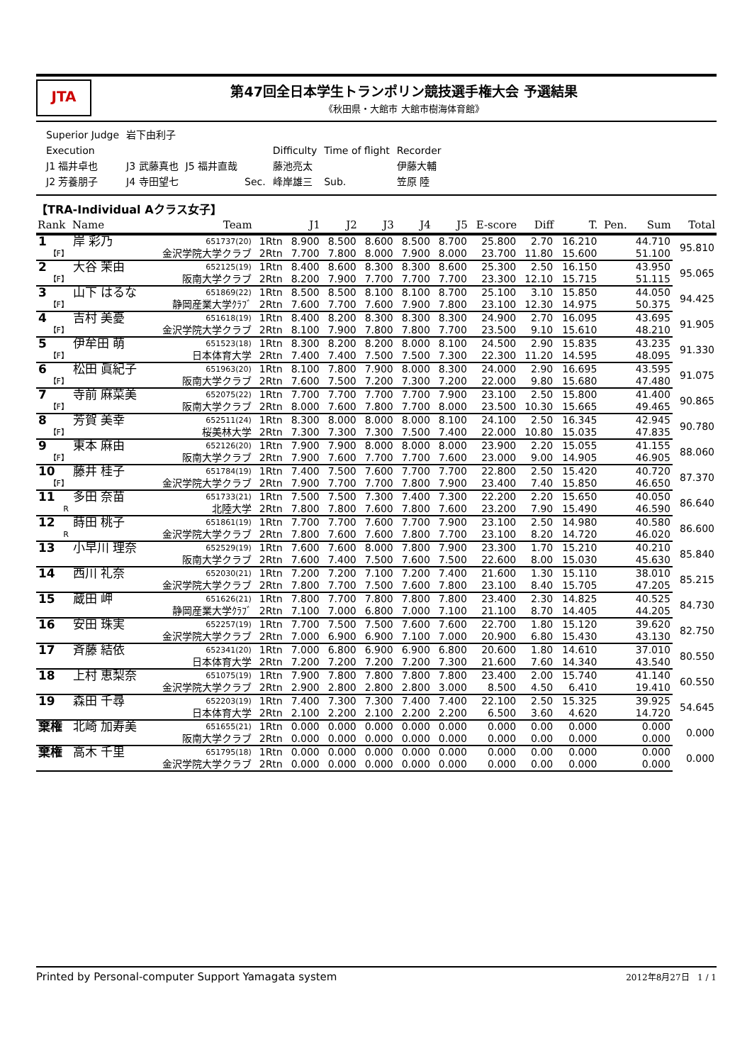JTA
第47回全日本学生トランポリン競技選手権大会 予選結果
《秋田県・大館市 大館市樹海体育館》
| Superior Judge | 岩下由利子 | | | | | |
| Execution | | | | Difficulty | Time of flight | Recorder |
| J1 福井卓也 | J3 武藤真也 | J5 福井直哉 | | 藤池亮太 | | 伊藤大輔 |
| J2 芳養朋子 | J4 寺田望七 | | Sec. | 峰岸雄三 | Sub. | 笠原 陸 |
【TRA-Individual Aクラス女子】
| Rank | Name | Team | | J1 | J2 | J3 | J4 | J5 | E-score | Diff | T. | Pen. | Sum | Total |
| --- | --- | --- | --- | --- | --- | --- | --- | --- | --- | --- | --- | --- | --- | --- |
| 1 | 岸 彩乃 | 651737(20) | 1Rtn | 8.900 | 8.500 | 8.600 | 8.500 | 8.700 | 25.800 | 2.70 | 16.210 | | 44.710 | 95.810 |
| 【F】 | | 金沢学院大学クラブ | 2Rtn | 7.700 | 7.800 | 8.000 | 7.900 | 8.000 | 23.700 | 11.80 | 15.600 | | 51.100 | |
| 2 | 大谷 茉由 | 652125(19) | 1Rtn | 8.400 | 8.600 | 8.300 | 8.300 | 8.600 | 25.300 | 2.50 | 16.150 | | 43.950 | 95.065 |
| 【F】 | | 阪南大学クラブ | 2Rtn | 8.200 | 7.900 | 7.700 | 7.700 | 7.700 | 23.300 | 12.10 | 15.715 | | 51.115 | |
| 3 | 山下 はるな | 651869(22) | 1Rtn | 8.500 | 8.500 | 8.100 | 8.100 | 8.700 | 25.100 | 3.10 | 15.850 | | 44.050 | 94.425 |
| 【F】 | | 静岡産業大学ｸﾗﾌﾞ | 2Rtn | 7.600 | 7.700 | 7.600 | 7.900 | 7.800 | 23.100 | 12.30 | 14.975 | | 50.375 | |
| 4 | 吉村 美憂 | 651618(19) | 1Rtn | 8.400 | 8.200 | 8.300 | 8.300 | 8.300 | 24.900 | 2.70 | 16.095 | | 43.695 | 91.905 |
| 【F】 | | 金沢学院大学クラブ | 2Rtn | 8.100 | 7.900 | 7.800 | 7.800 | 7.700 | 23.500 | 9.10 | 15.610 | | 48.210 | |
| 5 | 伊牟田 萌 | 651523(18) | 1Rtn | 8.300 | 8.200 | 8.200 | 8.000 | 8.100 | 24.500 | 2.90 | 15.835 | | 43.235 | 91.330 |
| 【F】 | | 日本体育大学 | 2Rtn | 7.400 | 7.400 | 7.500 | 7.500 | 7.300 | 22.300 | 11.20 | 14.595 | | 48.095 | |
| 6 | 松田 眞紀子 | 651963(20) | 1Rtn | 8.100 | 7.800 | 7.900 | 8.000 | 8.300 | 24.000 | 2.90 | 16.695 | | 43.595 | 91.075 |
| 【F】 | | 阪南大学クラブ | 2Rtn | 7.600 | 7.500 | 7.200 | 7.300 | 7.200 | 22.000 | 9.80 | 15.680 | | 47.480 | |
| 7 | 寺前 麻菜美 | 652075(22) | 1Rtn | 7.700 | 7.700 | 7.700 | 7.700 | 7.900 | 23.100 | 2.50 | 15.800 | | 41.400 | 90.865 |
| 【F】 | | 阪南大学クラブ | 2Rtn | 8.000 | 7.600 | 7.800 | 7.700 | 8.000 | 23.500 | 10.30 | 15.665 | | 49.465 | |
| 8 | 芳賀 美幸 | 652511(24) | 1Rtn | 8.300 | 8.000 | 8.000 | 8.000 | 8.100 | 24.100 | 2.50 | 16.345 | | 42.945 | 90.780 |
| 【F】 | | 桜美林大学 | 2Rtn | 7.300 | 7.300 | 7.300 | 7.500 | 7.400 | 22.000 | 10.80 | 15.035 | | 47.835 | |
| 9 | 東本 麻由 | 652126(20) | 1Rtn | 7.900 | 7.900 | 8.000 | 8.000 | 8.000 | 23.900 | 2.20 | 15.055 | | 41.155 | 88.060 |
| 【F】 | | 阪南大学クラブ | 2Rtn | 7.900 | 7.600 | 7.700 | 7.700 | 7.600 | 23.000 | 9.00 | 14.905 | | 46.905 | |
| 10 | 藤井 桂子 | 651784(19) | 1Rtn | 7.400 | 7.500 | 7.600 | 7.700 | 7.700 | 22.800 | 2.50 | 15.420 | | 40.720 | 87.370 |
| 【F】 | | 金沢学院大学クラブ | 2Rtn | 7.900 | 7.700 | 7.700 | 7.800 | 7.900 | 23.400 | 7.40 | 15.850 | | 46.650 | |
| 11 | 多田 奈苗 | 651733(21) | 1Rtn | 7.500 | 7.500 | 7.300 | 7.400 | 7.300 | 22.200 | 2.20 | 15.650 | | 40.050 | 86.640 |
| R | | 北陸大学 | 2Rtn | 7.800 | 7.800 | 7.600 | 7.800 | 7.600 | 23.200 | 7.90 | 15.490 | | 46.590 | |
| 12 | 蒔田 桃子 | 651861(19) | 1Rtn | 7.700 | 7.700 | 7.600 | 7.700 | 7.900 | 23.100 | 2.50 | 14.980 | | 40.580 | 86.600 |
| R | | 金沢学院大学クラブ | 2Rtn | 7.800 | 7.600 | 7.600 | 7.800 | 7.700 | 23.100 | 8.20 | 14.720 | | 46.020 | |
| 13 | 小早川 理奈 | 652529(19) | 1Rtn | 7.600 | 7.600 | 8.000 | 7.800 | 7.900 | 23.300 | 1.70 | 15.210 | | 40.210 | 85.840 |
| | | 阪南大学クラブ | 2Rtn | 7.600 | 7.400 | 7.500 | 7.600 | 7.500 | 22.600 | 8.00 | 15.030 | | 45.630 | |
| 14 | 西川 礼奈 | 652030(21) | 1Rtn | 7.200 | 7.200 | 7.100 | 7.200 | 7.400 | 21.600 | 1.30 | 15.110 | | 38.010 | 85.215 |
| | | 金沢学院大学クラブ | 2Rtn | 7.800 | 7.700 | 7.500 | 7.600 | 7.800 | 23.100 | 8.40 | 15.705 | | 47.205 | |
| 15 | 蔵田 岬 | 651626(21) | 1Rtn | 7.800 | 7.700 | 7.800 | 7.800 | 7.800 | 23.400 | 2.30 | 14.825 | | 40.525 | 84.730 |
| | | 静岡産業大学ｸﾗﾌﾞ | 2Rtn | 7.100 | 7.000 | 6.800 | 7.000 | 7.100 | 21.100 | 8.70 | 14.405 | | 44.205 | |
| 16 | 安田 珠実 | 652257(19) | 1Rtn | 7.700 | 7.500 | 7.500 | 7.600 | 7.600 | 22.700 | 1.80 | 15.120 | | 39.620 | 82.750 |
| | | 金沢学院大学クラブ | 2Rtn | 7.000 | 6.900 | 6.900 | 7.100 | 7.000 | 20.900 | 6.80 | 15.430 | | 43.130 | |
| 17 | 斉藤 結依 | 652341(20) | 1Rtn | 7.000 | 6.800 | 6.900 | 6.900 | 6.800 | 20.600 | 1.80 | 14.610 | | 37.010 | 80.550 |
| | | 日本体育大学 | 2Rtn | 7.200 | 7.200 | 7.200 | 7.200 | 7.300 | 21.600 | 7.60 | 14.340 | | 43.540 | |
| 18 | 上村 恵梨奈 | 651075(19) | 1Rtn | 7.900 | 7.800 | 7.800 | 7.800 | 7.800 | 23.400 | 2.00 | 15.740 | | 41.140 | 60.550 |
| | | 金沢学院大学クラブ | 2Rtn | 2.900 | 2.800 | 2.800 | 2.800 | 3.000 | 8.500 | 4.50 | 6.410 | | 19.410 | |
| 19 | 森田 千尋 | 652203(19) | 1Rtn | 7.400 | 7.300 | 7.300 | 7.400 | 7.400 | 22.100 | 2.50 | 15.325 | | 39.925 | 54.645 |
| | | 日本体育大学 | 2Rtn | 2.100 | 2.200 | 2.100 | 2.200 | 2.200 | 6.500 | 3.60 | 4.620 | | 14.720 | |
| 棄権 | 北崎 加寿美 | 651655(21) | 1Rtn | 0.000 | 0.000 | 0.000 | 0.000 | 0.000 | 0.000 | 0.00 | 0.000 | | 0.000 | 0.000 |
| | | 阪南大学クラブ | 2Rtn | 0.000 | 0.000 | 0.000 | 0.000 | 0.000 | 0.000 | 0.00 | 0.000 | | 0.000 | |
| 棄権 | 高木 千里 | 651795(18) | 1Rtn | 0.000 | 0.000 | 0.000 | 0.000 | 0.000 | 0.000 | 0.00 | 0.000 | | 0.000 | 0.000 |
| | | 金沢学院大学クラブ | 2Rtn | 0.000 | 0.000 | 0.000 | 0.000 | 0.000 | 0.000 | 0.00 | 0.000 | | 0.000 | |
Printed by Personal-computer Support Yamagata system 2012年8月27日 1 / 1